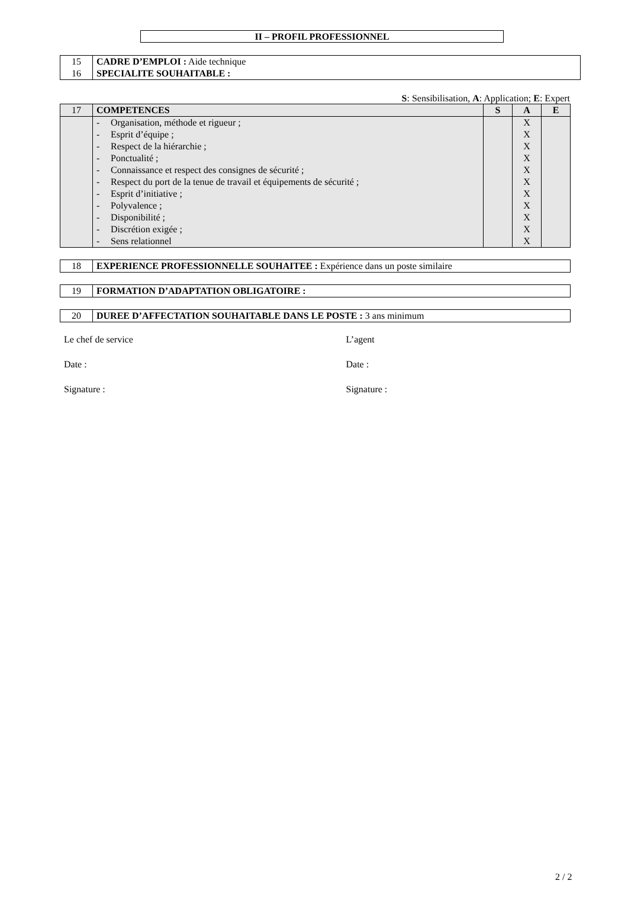II – PROFIL PROFESSIONNEL
| 15 16 | CADRE D’EMPLOI : Aide technique SPECIALITE SOUHAITABLE : |
S: Sensibilisation, A: Application; E: Expert
| 17 | COMPETENCES | S | A | E |
| | - Organisation, méthode et rigueur ; - Esprit d’équipe ; - Respect de la hiérarchie ; - Ponctualité ; - Connaissance et respect des consignes de sécurité ; - Respect du port de la tenue de travail et équipements de sécurité ; - Esprit d’initiative ; - Polyvalence ; - Disponibilité ; - Discrétion exigée ; - Sens relationnel | | X X X X X X X X X X X | |
| 18 | EXPERIENCE PROFESSIONNELLE SOUHAITEE : Expérience dans un poste similaire |
| 19 | FORMATION D’ADAPTATION OBLIGATOIRE : |
| 20 | DUREE D’AFFECTATION SOUHAITABLE DANS LE POSTE : 3 ans minimum |
Le chef de service L’agent
Date : Date :
Signature : Signature :
2 / 2